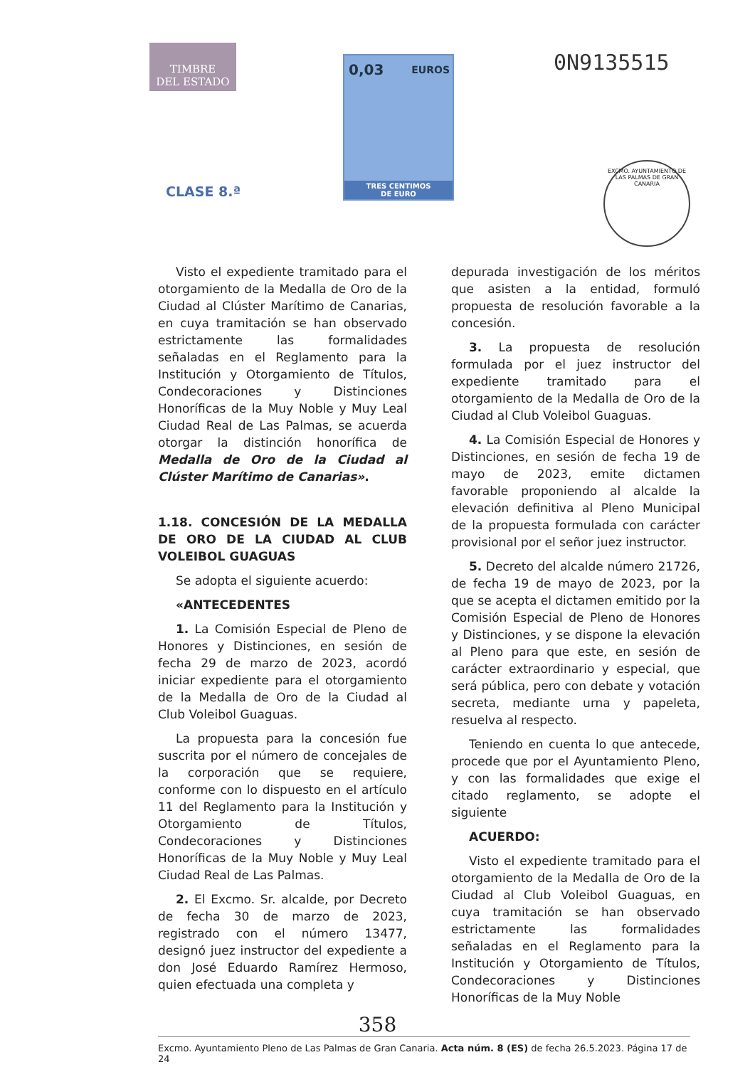TIMBRE
DEL ESTADO
CLASE 8.ª
0,03 EUROS
TRES CENTIMOS
DE EURO
0N9135515
EXCMO. AYUNTAMIENTO DE LAS PALMAS DE GRAN CANARIA
Visto el expediente tramitado para el otorgamiento de la Medalla de Oro de la Ciudad al Clúster Marítimo de Canarias, en cuya tramitación se han observado estrictamente las formalidades señaladas en el Reglamento para la Institución y Otorgamiento de Títulos, Condecoraciones y Distinciones Honoríficas de la Muy Noble y Muy Leal Ciudad Real de Las Palmas, se acuerda otorgar la distinción honorífica de Medalla de Oro de la Ciudad al Clúster Marítimo de Canarias».
1.18. CONCESIÓN DE LA MEDALLA DE ORO DE LA CIUDAD AL CLUB VOLEIBOL GUAGUAS
Se adopta el siguiente acuerdo:
«ANTECEDENTES
1. La Comisión Especial de Pleno de Honores y Distinciones, en sesión de fecha 29 de marzo de 2023, acordó iniciar expediente para el otorgamiento de la Medalla de Oro de la Ciudad al Club Voleibol Guaguas.
La propuesta para la concesión fue suscrita por el número de concejales de la corporación que se requiere, conforme con lo dispuesto en el artículo 11 del Reglamento para la Institución y Otorgamiento de Títulos, Condecoraciones y Distinciones Honoríficas de la Muy Noble y Muy Leal Ciudad Real de Las Palmas.
2. El Excmo. Sr. alcalde, por Decreto de fecha 30 de marzo de 2023, registrado con el número 13477, designó juez instructor del expediente a don José Eduardo Ramírez Hermoso, quien efectuada una completa y
depurada investigación de los méritos que asisten a la entidad, formuló propuesta de resolución favorable a la concesión.
3. La propuesta de resolución formulada por el juez instructor del expediente tramitado para el otorgamiento de la Medalla de Oro de la Ciudad al Club Voleibol Guaguas.
4. La Comisión Especial de Honores y Distinciones, en sesión de fecha 19 de mayo de 2023, emite dictamen favorable proponiendo al alcalde la elevación definitiva al Pleno Municipal de la propuesta formulada con carácter provisional por el señor juez instructor.
5. Decreto del alcalde número 21726, de fecha 19 de mayo de 2023, por la que se acepta el dictamen emitido por la Comisión Especial de Pleno de Honores y Distinciones, y se dispone la elevación al Pleno para que este, en sesión de carácter extraordinario y especial, que será pública, pero con debate y votación secreta, mediante urna y papeleta, resuelva al respecto.
Teniendo en cuenta lo que antecede, procede que por el Ayuntamiento Pleno, y con las formalidades que exige el citado reglamento, se adopte el siguiente
ACUERDO:
Visto el expediente tramitado para el otorgamiento de la Medalla de Oro de la Ciudad al Club Voleibol Guaguas, en cuya tramitación se han observado estrictamente las formalidades señaladas en el Reglamento para la Institución y Otorgamiento de Títulos, Condecoraciones y Distinciones Honoríficas de la Muy Noble
358
Excmo. Ayuntamiento Pleno de Las Palmas de Gran Canaria. Acta núm. 8 (ES) de fecha 26.5.2023. Página 17 de 24